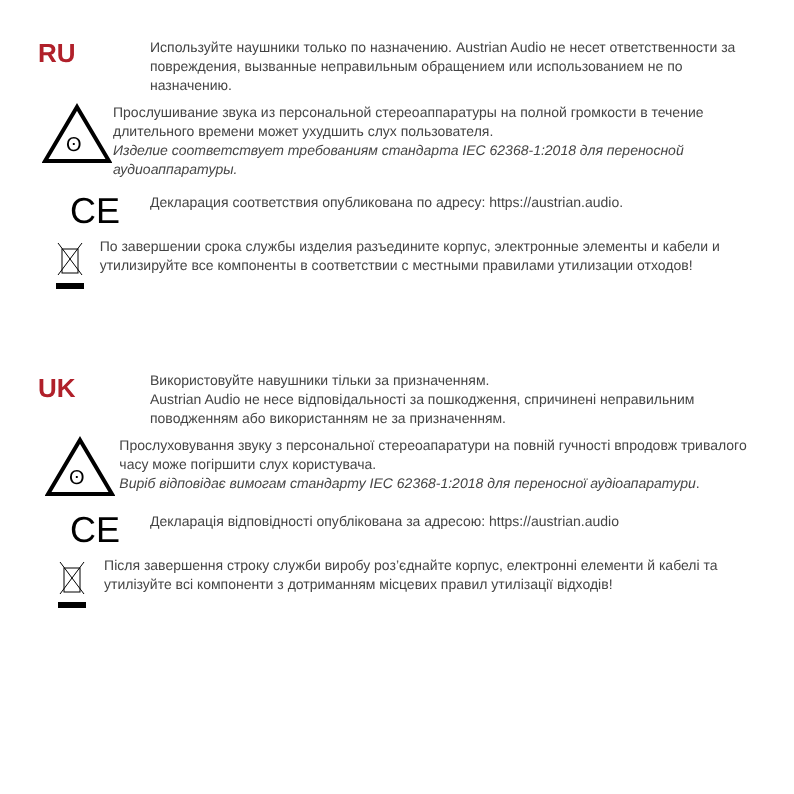RU
Используйте наушники только по назначению. Austrian Audio не несет ответственности за повреждения, вызванные неправильным обращением или использованием не по назначению.
ʘ
Прослушивание звука из персональной стереоаппаратуры на полной громкости в течение длительного времени может ухудшить слух пользователя.
Изделие соответствует требованиям стандарта IEC 62368-1:2018 для переносной аудиоаппаратуры.
CE
Декларация соответствия опубликована по адресу: https://austrian.audio.
По завершении срока службы изделия разъедините корпус, электронные элементы и кабели и утилизируйте все компоненты в соответствии с местными правилами утилизации отходов!
UK
Використовуйте навушники тільки за призначенням.
Austrian Audio не несе відповідальності за пошкодження, спричинені неправильним поводженням або використанням не за призначенням.
ʘ
Прослуховування звуку з персональної стереоапаратури на повній гучності впродовж тривалого часу може погіршити слух користувача.
Виріб відповідає вимогам стандарту IEC 62368-1:2018 для переносної аудіоапаратури.
CE
Декларація відповідності опублікована за адресою: https://austrian.audio
Після завершення строку служби виробу роз’єднайте корпус, електронні елементи й кабелі та утилізуйте всі компоненти з дотриманням місцевих правил утилізації відходів!